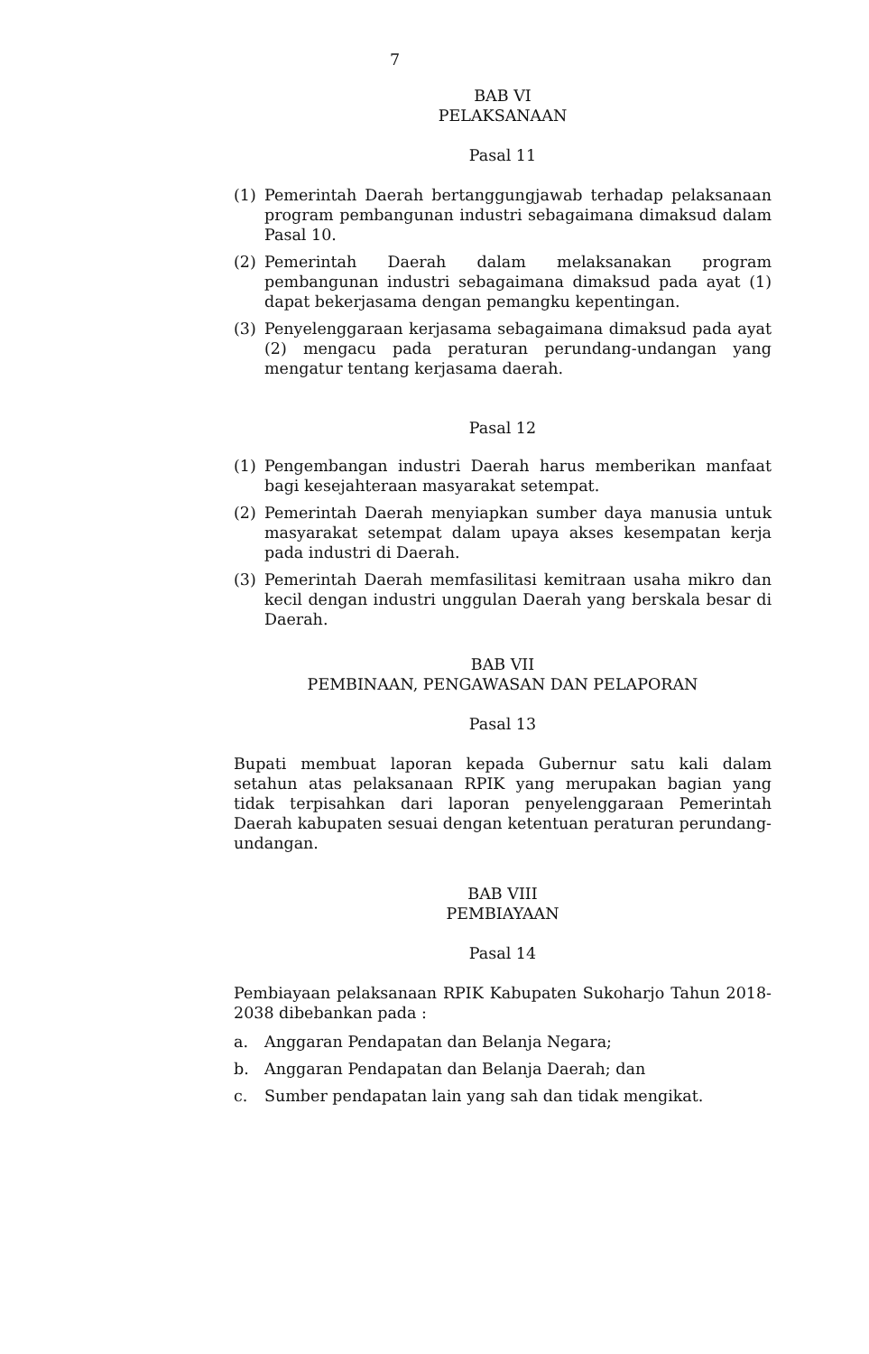7
BAB VI
PELAKSANAAN
Pasal 11
(1) Pemerintah Daerah bertanggungjawab terhadap pelaksanaan program pembangunan industri sebagaimana dimaksud dalam Pasal 10.
(2) Pemerintah Daerah dalam melaksanakan program pembangunan industri sebagaimana dimaksud pada ayat (1) dapat bekerjasama dengan pemangku kepentingan.
(3) Penyelenggaraan kerjasama sebagaimana dimaksud pada ayat (2) mengacu pada peraturan perundang-undangan yang mengatur tentang kerjasama daerah.
Pasal 12
(1) Pengembangan industri Daerah harus memberikan manfaat bagi kesejahteraan masyarakat setempat.
(2) Pemerintah Daerah menyiapkan sumber daya manusia untuk masyarakat setempat dalam upaya akses kesempatan kerja pada industri di Daerah.
(3) Pemerintah Daerah memfasilitasi kemitraan usaha mikro dan kecil dengan industri unggulan Daerah yang berskala besar di Daerah.
BAB VII
PEMBINAAN, PENGAWASAN DAN PELAPORAN
Pasal 13
Bupati membuat laporan kepada Gubernur satu kali dalam setahun atas pelaksanaan RPIK yang merupakan bagian yang tidak terpisahkan dari laporan penyelenggaraan Pemerintah Daerah kabupaten sesuai dengan ketentuan peraturan perundang-undangan.
BAB VIII
PEMBIAYAAN
Pasal 14
Pembiayaan pelaksanaan RPIK Kabupaten Sukoharjo Tahun 2018-2038 dibebankan pada :
a. Anggaran Pendapatan dan Belanja Negara;
b. Anggaran Pendapatan dan Belanja Daerah; dan
c. Sumber pendapatan lain yang sah dan tidak mengikat.